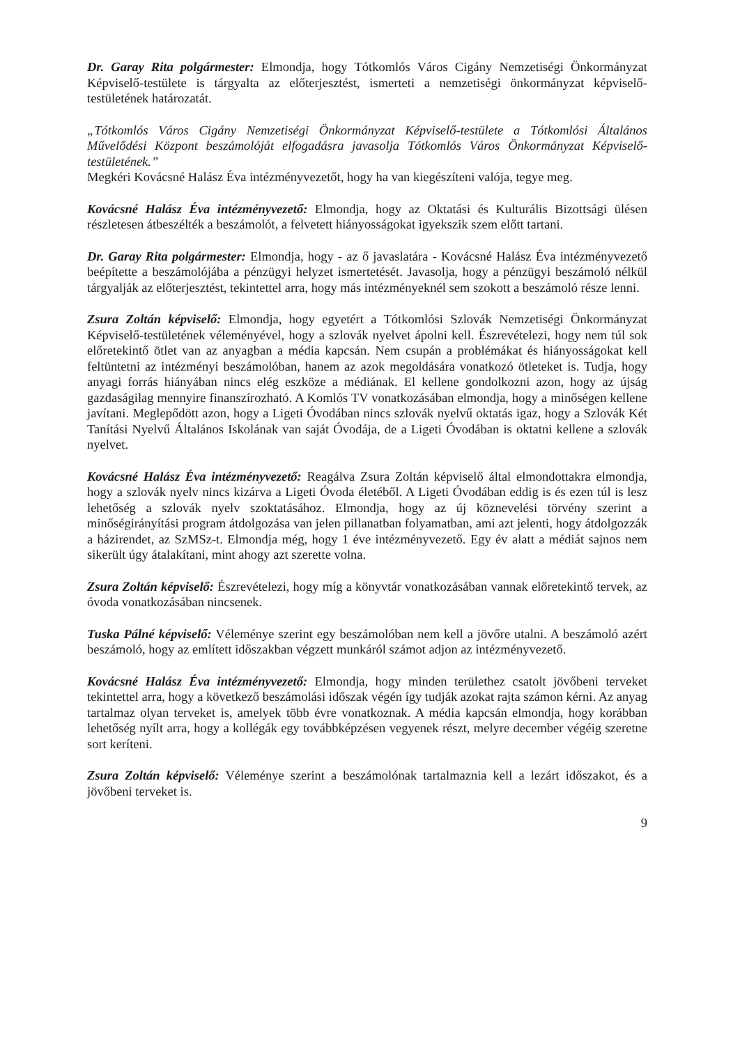Dr. Garay Rita polgármester: Elmondja, hogy Tótkomlós Város Cigány Nemzetiségi Önkormányzat Képviselő-testülete is tárgyalta az előterjesztést, ismerteti a nemzetiségi önkormányzat képviselő-testületének határozatát.
„Tótkomlós Város Cigány Nemzetiségi Önkormányzat Képviselő-testülete a Tótkomlósi Általános Művelődési Központ beszámolóját elfogadásra javasolja Tótkomlós Város Önkormányzat Képviselő-testületének.”
Megkéri Kovácsné Halász Éva intézményvezetőt, hogy ha van kiegészíteni valója, tegye meg.
Kovácsné Halász Éva intézményvezető: Elmondja, hogy az Oktatási és Kulturális Bizottsági ülésen részletesen átbeszélték a beszámolót, a felvetett hiányosságokat igyekszik szem előtt tartani.
Dr. Garay Rita polgármester: Elmondja, hogy - az ő javaslatára - Kovácsné Halász Éva intézményvezető beépítette a beszámolójába a pénzügyi helyzet ismertetését. Javasolja, hogy a pénzügyi beszámoló nélkül tárgyalják az előterjesztést, tekintettel arra, hogy más intézményeknél sem szokott a beszámoló része lenni.
Zsura Zoltán képviselő: Elmondja, hogy egyetért a Tótkomlósi Szlovák Nemzetiségi Önkormányzat Képviselő-testületének véleményével, hogy a szlovák nyelvet ápolni kell. Észrevételezi, hogy nem túl sok előretekintő ötlet van az anyagban a média kapcsán. Nem csupán a problémákat és hiányosságokat kell feltüntetni az intézményi beszámolóban, hanem az azok megoldására vonatkozó ötleteket is. Tudja, hogy anyagi forrás hiányában nincs elég eszköze a médiának. El kellene gondolkozni azon, hogy az újság gazdaságilag mennyire finanszírozható. A Komlós TV vonatkozásában elmondja, hogy a minőségen kellene javítani. Meglepődött azon, hogy a Ligeti Óvodában nincs szlovák nyelvű oktatás igaz, hogy a Szlovák Két Tanítási Nyelvű Általános Iskolának van saját Óvodája, de a Ligeti Óvodában is oktatni kellene a szlovák nyelvet.
Kovácsné Halász Éva intézményvezető: Reagálva Zsura Zoltán képviselő által elmondottakra elmondja, hogy a szlovák nyelv nincs kizárva a Ligeti Óvoda életéből. A Ligeti Óvodában eddig is és ezen túl is lesz lehetőség a szlovák nyelv szoktatásához. Elmondja, hogy az új köznevelési törvény szerint a minőségirányítási program átdolgozása van jelen pillanatban folyamatban, ami azt jelenti, hogy átdolgozzák a házirendet, az SzMSz-t. Elmondja még, hogy 1 éve intézményvezető. Egy év alatt a médiát sajnos nem sikerült úgy átalakítani, mint ahogy azt szerette volna.
Zsura Zoltán képviselő: Észrevételezi, hogy míg a könyvtár vonatkozásában vannak előretekintő tervek, az óvoda vonatkozásában nincsenek.
Tuska Pálné képviselő: Véleménye szerint egy beszámolóban nem kell a jövőre utalni. A beszámoló azért beszámoló, hogy az említett időszakban végzett munkáról számot adjon az intézményvezető.
Kovácsné Halász Éva intézményvezető: Elmondja, hogy minden területhez csatolt jövőbeni terveket tekintettel arra, hogy a következő beszámolási időszak végén így tudják azokat rajta számon kérni. Az anyag tartalmaz olyan terveket is, amelyek több évre vonatkoznak. A média kapcsán elmondja, hogy korábban lehetőség nyílt arra, hogy a kollégák egy továbbképzésen vegyenek részt, melyre december végéig szeretne sort keríteni.
Zsura Zoltán képviselő: Véleménye szerint a beszámolónak tartalmaznia kell a lezárt időszakot, és a jövőbeni terveket is.
9